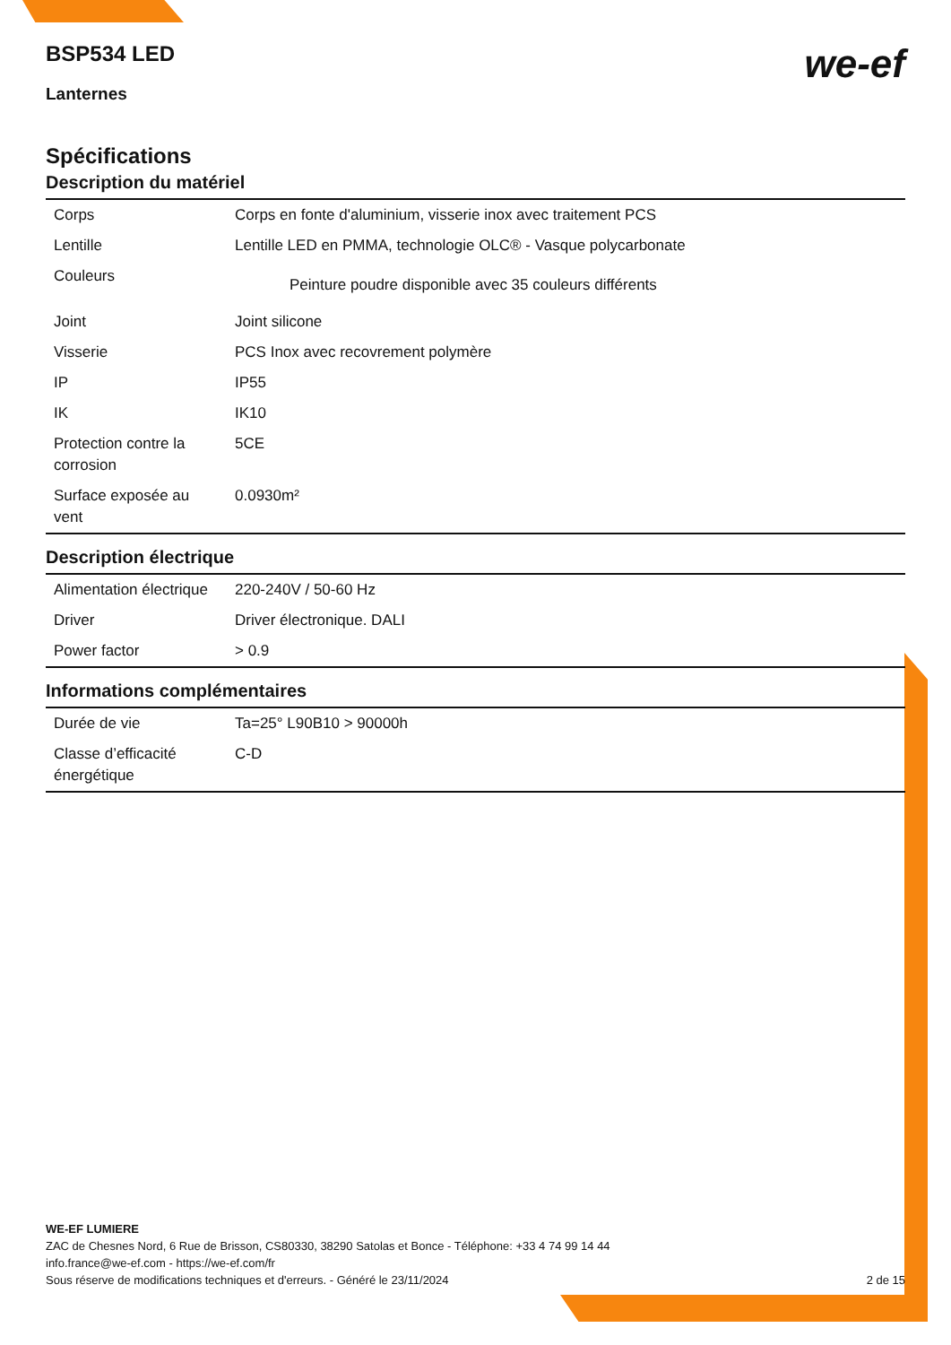BSP534 LED
we-ef
Lanternes
Spécifications
Description du matériel
| Corps | Corps en fonte d'aluminium, visserie inox avec traitement PCS |
| Lentille | Lentille LED en PMMA, technologie OLC® - Vasque polycarbonate |
| Couleurs | Peinture poudre disponible avec 35 couleurs différents |
| Joint | Joint silicone |
| Visserie | PCS Inox avec recovrement polymère |
| IP | IP55 |
| IK | IK10 |
| Protection contre la corrosion | 5CE |
| Surface exposée au vent | 0.0930m² |
Description électrique
| Alimentation électrique | 220-240V / 50-60 Hz |
| Driver | Driver électronique. DALI |
| Power factor | > 0.9 |
Informations complémentaires
| Durée de vie | Ta=25° L90B10 > 90000h |
| Classe d’efficacité énergétique | C-D |
WE-EF LUMIERE
ZAC de Chesnes Nord, 6 Rue de Brisson, CS80330, 38290 Satolas et Bonce - Téléphone: +33 4 74 99 14 44
info.france@we-ef.com - https://we-ef.com/fr
Sous réserve de modifications techniques et d'erreurs. - Généré le 23/11/2024 2 de 15